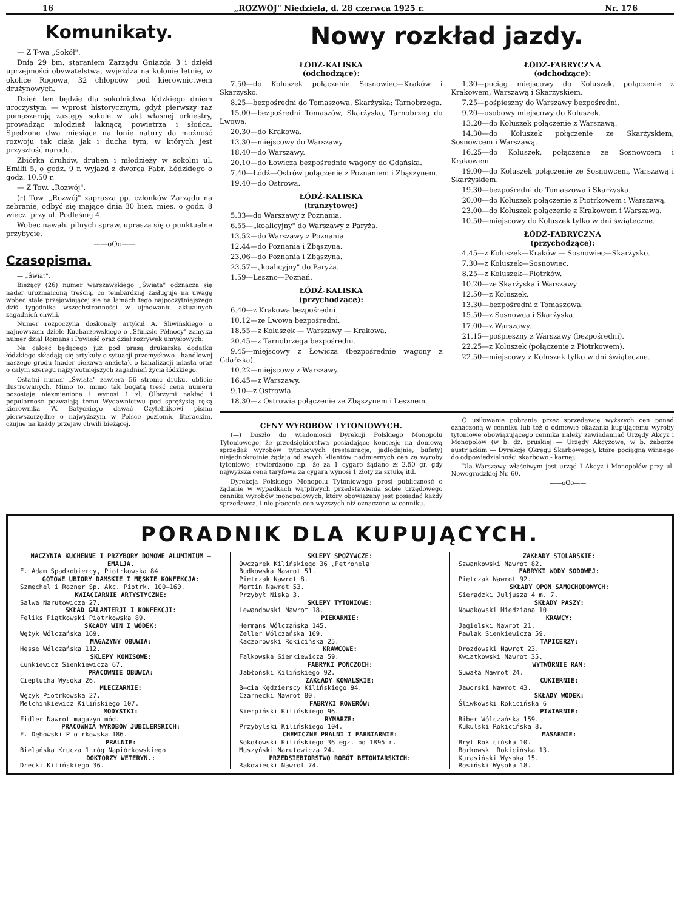16 „ROZWÓJ" Niedziela, d. 28 czerwca 1925 r. Nr. 176
Komunikaty.
— Z T-wa „Sokół".
Dnia 29 bm. staraniem Zarządu Gniazda 3 i dzięki uprzejmości obywatelstwa, wyjeżdża na kolonie letnie, w okolice Rogowa, 32 chłopców pod kierownictwem drużynowych.
Dzień ten będzie dla sokolnictwa łódzkiego dniem uroczystym — wprost historycznym, gdyż pierwszy raz pomaszerują zastępy sokole w takt własnej orkiestry, prowadząc młodzież łaknącą powietrza i słońca. Spędzone dwa miesiące na łonie natury da możność rozwoju tak ciała jak i ducha tym, w których jest przyszłość narodu.
Zbiórka druhów, druhen i młodzieży w sokolni ul. Emilii 5, o godz. 9 r. wyjazd z dworca Fabr. Łódzkiego o godz. 10.50 r.
— Z Tow. „Rozwój".
(r) Tow. „Rozwój" zaprasza pp. członków Zarządu na zebranie, odbyć się mające dnia 30 bież. mies. o godz. 8 wiecz. przy ul. Podleśnej 4.
Wobec nawału pilnych spraw, uprasza się o punktualne przybycie.
——oOo——
Czasopisma.
— „Świat".
Bieżący (26) numer warszawskiego „Świata" odznacza się nader urozmaiconą treścią, co tembardziej zasługuje na uwagę wobec stale przejawiającej się na łamach tego najpoczytniejszego dziś tygodnika wszechstronności w ujmowaniu aktualnych zagadnień chwili.
Numer rozpoczyna doskonały artykuł A. Śliwińskiego o najnowszem dziele Kucharzewskiego o „Sfinksie Północy" zamyka numer dział Romans i Powieść oraz dział rozrywek umysłowych.
Na całość będącego już pod prasą drukarską dodatku łódzkiego składają się artykuły o sytuacji przemysłowo—handlowej naszego grodu (nader ciekawa ankieta), o kanalizacji miasta oraz o całym szeregu najżywotniejszych zagadnień życia łódzkiego.
Ostatni numer „Świata" zawiera 56 stronic druku, obficie ilustrowanych. Mimo to, mimo tak bogatą treść cena numeru pozostaje niezmieniona i wynosi 1 zł. Olbrzymi nakład i popularność pozwalają temu Wydawnictwu pod sprężystą ręką kierownika W. Batyckiego dawać Czytelnikowi pismo pierwszorzędne o najwyższym w Polsce poziomie literackim, czujne na każdy przejaw chwili bieżącej.
Nowy rozkład jazdy.
ŁÓDŹ-KALISKA
(odchodzące):
7.50—do Koluszek połączenie Sosnowiec—Kraków i Skarżysko.
8.25—bezpośredni do Tomaszowa, Skarżyska: Tarnobrzega.
15.00—bezpośredni Tomaszów, Skarżysko, Tarnobrzeg do Lwowa.
20.30—do Krakowa.
13.30—miejscowy do Warszawy.
18.40—do Warszawy.
20.10—do Łowicza bezpośrednie wagony do Gdańska.
7.40—Łódź—Ostrów połączenie z Poznaniem i Zbąszynem.
19.40—do Ostrowa.
ŁÓDŹ-KALISKA
(tranzytowe:)
5.33—do Warszawy z Poznania.
6.55—„koalicyjny" do Warszawy z Paryża.
13.52—do Warszawy z Poznania.
12.44—do Poznania i Zbąszyna.
23.06—do Poznania i Zbąszyna.
23.57—„koalicyjny" do Paryża.
1.59—Leszno—Poznań.
ŁÓDŹ-KALISKA
(przychodzące):
6.40—z Krakowa bezpośredni.
10.12—ze Lwowa bezpośredni.
18.55—z Koluszek — Warszawy — Krakowa.
20.45—z Tarnobrzega bezpośredni.
9.45—miejscowy z Łowicza (bezpośrednie wagony z Gdańska).
10.22—miejscowy z Warszawy.
16.45—z Warszawy.
9.10—z Ostrowia.
18.30—z Ostrowia połączenie ze Zbąszynem i Lesznem.
ŁÓDŹ-FABRYCZNA
(odchodzące):
1.30—pociąg miejscowy do Koluszek, połączenie z Krakowem, Warszawą i Skarżyskiem.
7.25—pośpieszny do Warszawy bezpośredni.
9.20—osobowy miejscowy do Koluszek.
13.20—do Koluszek połączenie z Warszawą.
14.30—do Koluszek połączenie ze Skarżyskiem, Sosnowcem i Warszawą.
16.25—do Koluszek, połączenie ze Sosnowcem i Krakowem.
19.00—do Koluszek połączenie ze Sosnowcem, Warszawą i Skarżyskiem.
19.30—bezpośredni do Tomaszowa i Skarżyska.
20.00—do Koluszek połączenie z Piotrkowem i Warszawą.
23.00—do Koluszek połączenie z Krakowem i Warszawą.
10.50—miejscowy do Koluszek tylko w dni świąteczne.
ŁÓDŹ-FABRYCZNA
(przychodzące):
4.45—z Koluszek—Kraków — Sosnowiec—Skarżysko.
7.30—z Koluszek—Sosnowiec.
8.25—z Koluszek—Piotrków.
10.20—ze Skarżyska i Warszawy.
12.50—z Koluszek.
13.30—bezpośredni z Tomaszowa.
15.50—z Sosnowca i Skarżyska.
17.00—z Warszawy.
21.15—pośpieszny z Warszawy (bezpośredni).
22.25—z Koluszek (połączenie z Piotrkowem).
22.50—miejscowy z Koluszek tylko w dni świąteczne.
CENY WYROBÓW TYTONIOWYCH.
(—) Doszło do wiadomości Dyrekcji Polskiego Monopolu Tytoniowego, że przedsiębiorstwa posiadające koncesje na domową sprzedaż wyrobów tytoniowych (restauracje, jadłodajnie, bufety) niejednokrotnie żądają od swych klientów nadmiernych cen za wyroby tytoniowe, stwierdzono np., że za 1 cygaro żądano zł 2.50 gr, gdy najwyższa cena taryfowa za cygara wynosi 1 złoty za sztukę itd.
Dyrekcja Polskiego Monopolu Tytoniowego prosi publiczność o żądanie w wypadkach wątpliwych przedstawienia sobie urzędowego cennika wyrobów monopolowych, który obowiązany jest posiadać każdy sprzedawca, i nie płacenia cen wyższych niż oznaczono w cenniku.
O usiłowanie pobrania przez sprzedawcę wyższych cen ponad oznaczoną w cenniku lub też o odmowie okazania kupującemu wyroby tytoniowe obowiązującego cennika należy zawiadamiać Urzędy Akcyz i Monopolów (w b. dz. pruskiej — Urzędy Akcyzowe, w b. zaborze austrjackim — Dyrekcje Okręgu Skarbowego), które pociągną winnego do odpowiedzialności skarbowo - karnej.
Dla Warszawy właściwym jest urząd I Akcyz i Monopolów przy ul. Nowogrodzkiej Nr. 60.
——oOo——
PORADNIK DLA KUPUJĄCYCH.
NACZYNIA KUCHENNE I PRZYBORY DOMOWE ALUMINIUM — EMALJA.
E. Adam Spadkobiercy, Piotrkowska 84.
GOTOWE UBIORY DAMSKIE I MĘSKIE KONFEKCJA:
Szmechel i Rozner Sp. Akc. Piotrk. 100—160.
KWIACIARNIE ARTYSTYCZNE:
Salwa Narutowicza 27.
SKŁAD GALANTERJI I KONFEKCJI:
Feliks Piątkowski Piotrkowska 89.
SKŁADY WIN I WÓDEK:
Wężyk Wólczańska 169.
MAGAZYNY OBUWIA:
Hesse Wólczańska 112.
SKLEPY KOMISOWE:
Łunkiewicz Sienkiewicza 67.
PRACOWNIE OBUWIA:
Cieplucha Wysoka 26.
MLECZARNIE:
Wężyk Piotrkowska 27.
Melchinkiewicz Kilińskiego 107.
MODYSTKI:
Fidler Nawrot magazyn mód.
PRACOWNIA WYROBÓW JUBILERSKICH:
F. Dębowski Piotrkowska 186.
PRALNIE:
Bielańska Krucza 1 róg Napiórkowskiego
DOKTORZY WETERYN.:
Drecki Kilińskiego 36.
SKLEPY SPOŻYWCZE:
Owczarek Kilińskiego 36 „Petronela"
Budkowska Nawrot 51.
Pietrzak Nawrot 8.
Mertin Nawrot 53.
Przybył Niska 3.
SKLEPY TYTONIOWE:
Lewandowski Nawrot 18.
PIEKARNIE:
Hermans Wólczańska 145.
Zeller Wólczańska 169.
Kaczorowski Rokicińska 25.
KRAWCOWE:
Falkowska Sienkiewicza 59.
FABRYKI POŃCZOCH:
Jabłoński Kilińskiego 92.
ZAKŁADY KOWALSKIE:
B—cia Kędzierscy Kilińskiego 94.
Czarnecki Nawrot 80.
FABRYKI ROWERÓW:
Sierpiński Kilińskiego 96.
RYMARZE:
Przybylski Kilińskiego 104.
CHEMICZNE PRALNI I FARBIARNIE:
Sokołowski Kilińskiego 36 egz. od 1895 r.
Muszyński Narutowicza 24.
PRZEDSIĘBIORSTWO ROBÓT BETONIARSKICH:
Rakowiecki Nawrot 74.
ZAKŁADY STOLARSKIE:
Szwankowski Nawrot 82.
FABRYKI WODY SODOWEJ:
Piętczak Nawrot 92.
SKŁADY OPON SAMOCHODOWYCH:
Sieradzki Juljusza 4 m. 7.
SKŁADY PASZY:
Nowakowski Miedziana 10
KRAWCY:
Jagielski Nawrot 21.
Pawlak Sienkiewicza 59.
TAPICERZY:
Drozdowski Nawrot 23.
Kwiatkowski Nawrot 35.
WYTWÓRNIE RAM:
Suwała Nawrot 24.
CUKIERNIE:
Jaworski Nawrot 43.
SKŁADY WÓDEK:
Śliwkowski Rokicińska 6
PIWIARNIE:
Biber Wólczańska 159.
Kukulski Rokicińska 8.
MASARNIE:
Bryl Rokicińska 10.
Borkowski Rokicińska 13.
Kurasiński Wysoka 15.
Rosiński Wysoka 18.